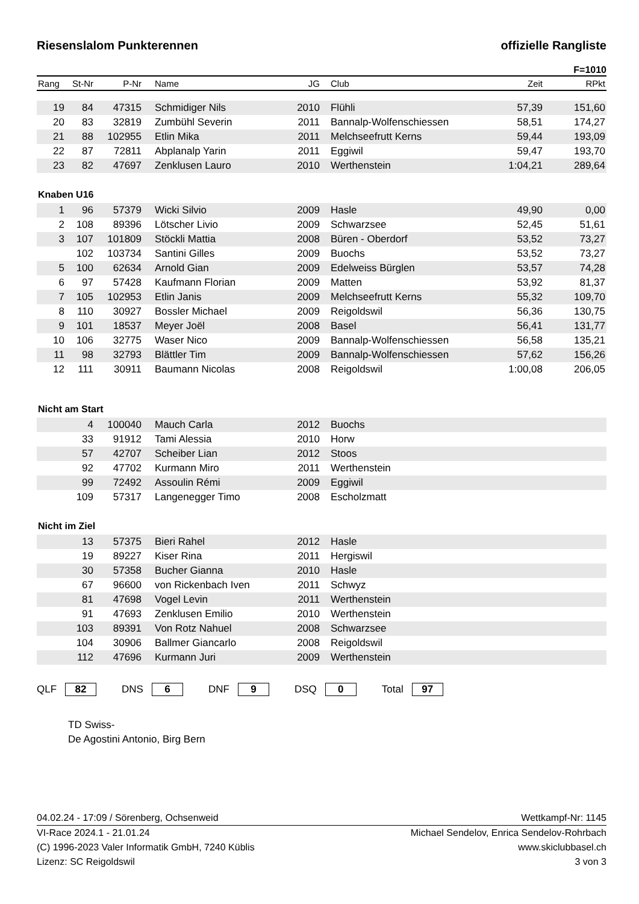Riesenslalom Punkterennen offizielle Rangliste
F=1010
| Rang | St-Nr | P-Nr | Name | JG | Club | Zeit | RPkt |
| --- | --- | --- | --- | --- | --- | --- | --- |
| 19 | 84 | 47315 | Schmidiger Nils | 2010 | Flühli | 57,39 | 151,60 |
| 20 | 83 | 32819 | Zumbühl Severin | 2011 | Bannalp-Wolfenschiessen | 58,51 | 174,27 |
| 21 | 88 | 102955 | Etlin Mika | 2011 | Melchseefrutt Kerns | 59,44 | 193,09 |
| 22 | 87 | 72811 | Abplanalp Yarin | 2011 | Eggiwil | 59,47 | 193,70 |
| 23 | 82 | 47697 | Zenklusen Lauro | 2010 | Werthenstein | 1:04,21 | 289,64 |
| Knaben U16 | | | | | | | |
| 1 | 96 | 57379 | Wicki Silvio | 2009 | Hasle | 49,90 | 0,00 |
| 2 | 108 | 89396 | Lötscher Livio | 2009 | Schwarzsee | 52,45 | 51,61 |
| 3 | 107 | 101809 | Stöckli Mattia | 2008 | Büren - Oberdorf | 53,52 | 73,27 |
| | 102 | 103734 | Santini Gilles | 2009 | Buochs | 53,52 | 73,27 |
| 5 | 100 | 62634 | Arnold Gian | 2009 | Edelweiss Bürglen | 53,57 | 74,28 |
| 6 | 97 | 57428 | Kaufmann Florian | 2009 | Matten | 53,92 | 81,37 |
| 7 | 105 | 102953 | Etlin Janis | 2009 | Melchseefrutt Kerns | 55,32 | 109,70 |
| 8 | 110 | 30927 | Bossler Michael | 2009 | Reigoldswil | 56,36 | 130,75 |
| 9 | 101 | 18537 | Meyer Joël | 2008 | Basel | 56,41 | 131,77 |
| 10 | 106 | 32775 | Waser Nico | 2009 | Bannalp-Wolfenschiessen | 56,58 | 135,21 |
| 11 | 98 | 32793 | Blättler Tim | 2009 | Bannalp-Wolfenschiessen | 57,62 | 156,26 |
| 12 | 111 | 30911 | Baumann Nicolas | 2008 | Reigoldswil | 1:00,08 | 206,05 |
| Nicht am Start | | | | | | | |
| | 4 | 100040 | Mauch Carla | 2012 | Buochs | | |
| | 33 | 91912 | Tami Alessia | 2010 | Horw | | |
| | 57 | 42707 | Scheiber Lian | 2012 | Stoos | | |
| | 92 | 47702 | Kurmann Miro | 2011 | Werthenstein | | |
| | 99 | 72492 | Assoulin Rémi | 2009 | Eggiwil | | |
| | 109 | 57317 | Langenegger Timo | 2008 | Escholzmatt | | |
| Nicht im Ziel | | | | | | | |
| | 13 | 57375 | Bieri Rahel | 2012 | Hasle | | |
| | 19 | 89227 | Kiser Rina | 2011 | Hergiswil | | |
| | 30 | 57358 | Bucher Gianna | 2010 | Hasle | | |
| | 67 | 96600 | von Rickenbach Iven | 2011 | Schwyz | | |
| | 81 | 47698 | Vogel Levin | 2011 | Werthenstein | | |
| | 91 | 47693 | Zenklusen Emilio | 2010 | Werthenstein | | |
| | 103 | 89391 | Von Rotz Nahuel | 2008 | Schwarzsee | | |
| | 104 | 30906 | Ballmer Giancarlo | 2008 | Reigoldswil | | |
| | 112 | 47696 | Kurmann Juri | 2009 | Werthenstein | | |
QLF 82 DNS 6 DNF 9 DSQ 0 Total 97
TD Swiss-
De Agostini Antonio, Birg Bern
04.02.24 - 17:09 / Sörenberg, Ochsenweid Wettkampf-Nr: 1145
VI-Race 2024.1 - 21.01.24 Michael Sendelov, Enrica Sendelov-Rohrbach
(C) 1996-2023 Valer Informatik GmbH, 7240 Küblis www.skiclubbasel.ch
Lizenz: SC Reigoldswil 3 von 3